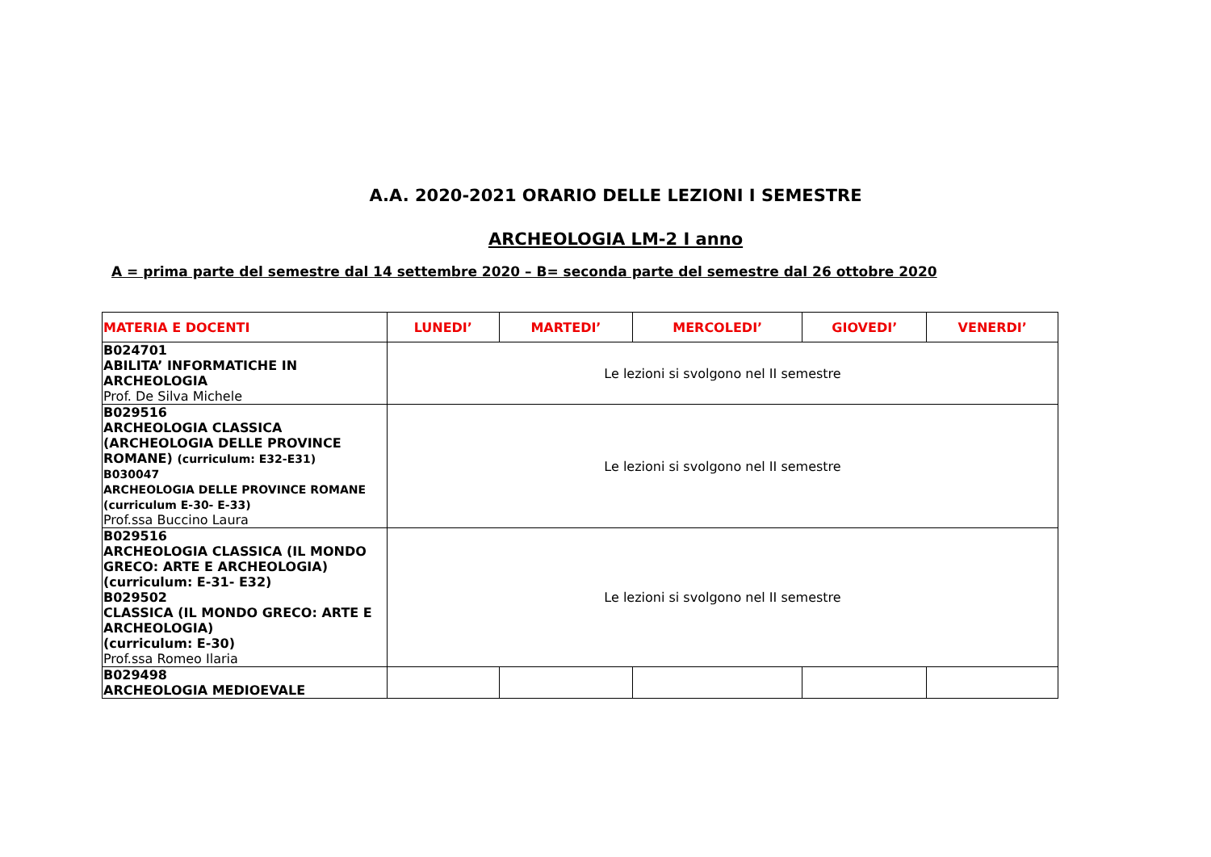A.A. 2020-2021 ORARIO DELLE LEZIONI I SEMESTRE
ARCHEOLOGIA LM-2 I anno
A = prima parte del semestre dal 14 settembre 2020 – B= seconda parte del semestre dal 26 ottobre 2020
| MATERIA E DOCENTI | LUNEDI’ | MARTEDI’ | MERCOLEDI’ | GIOVEDI’ | VENERDI’ |
| --- | --- | --- | --- | --- | --- |
| B024701 ABILITA’ INFORMATICHE IN ARCHEOLOGIA Prof. De Silva Michele | Le lezioni si svolgono nel II semestre | | | | |
| B029516 ARCHEOLOGIA CLASSICA (ARCHEOLOGIA DELLE PROVINCE ROMANE) (curriculum: E32-E31) B030047 ARCHEOLOGIA DELLE PROVINCE ROMANE (curriculum E-30- E-33) Prof.ssa Buccino Laura | Le lezioni si svolgono nel II semestre | | | | |
| B029516 ARCHEOLOGIA CLASSICA (IL MONDO GRECO: ARTE E ARCHEOLOGIA) (curriculum: E-31- E32) B029502 CLASSICA (IL MONDO GRECO: ARTE E ARCHEOLOGIA) (curriculum: E-30) Prof.ssa Romeo Ilaria | Le lezioni si svolgono nel II semestre | | | | |
| B029498 ARCHEOLOGIA MEDIOEVALE | | | | | |